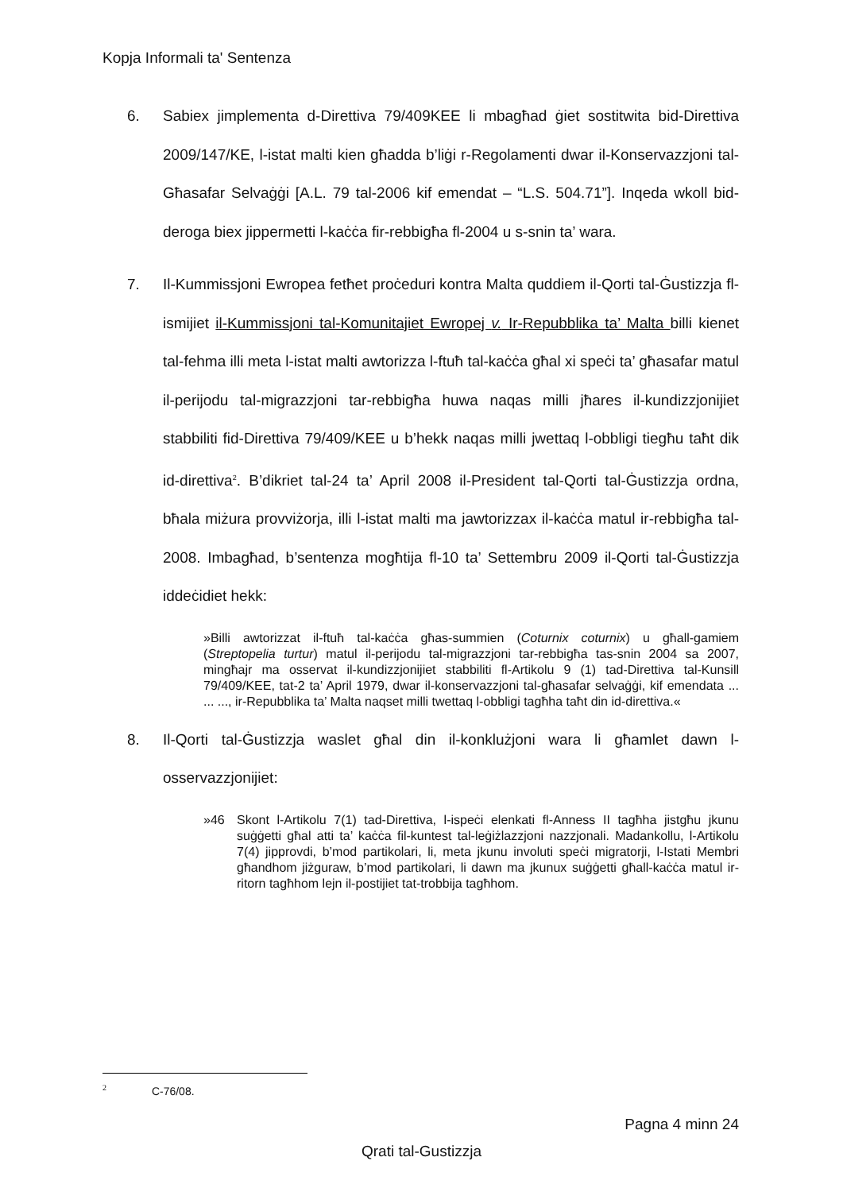Kopja Informali ta' Sentenza
6. Sabiex jimplementa d-Direttiva 79/409KEE li mbagħad ġiet sostitwita bid-Direttiva 2009/147/KE, l-istat malti kien għadda b’liġi r-Regolamenti dwar il-Konservazzjoni tal-Għasafar Selvaġġi [A.L. 79 tal-2006 kif emendat – “L.S. 504.71”]. Inqeda wkoll bid-deroga biex jippermetti l-kaċċa fir-rebbigħa fl-2004 u s-snin ta’ wara.
7. Il-Kummissjoni Ewropea fetħet proċeduri kontra Malta quddiem il-Qorti tal-Ġustizzja fl-ismijiet il-Kummissjoni tal-Komunitajiet Ewropej v. Ir-Repubblika ta’ Malta billi kienet tal-fehma illi meta l-istat malti awtorizza l-ftuħ tal-kaċċa għal xi speċi ta’ għasafar matul il-perijodu tal-migrazzjoni tar-rebbigħa huwa naqas milli jħares il-kundizzjonijiet stabbiliti fid-Direttiva 79/409/KEE u b’hekk naqas milli jwettaq l-obbligi tiegħu taħt dik id-direttiva<sup>2</sup>. B’dikriet tal-24 ta’ April 2008 il-President tal-Qorti tal-Ġustizzja ordna, bħala miżura provviżorja, illi l-istat malti ma jawtorizzax il-kaċċa matul ir-rebbigħa tal-2008. Imbagħad, b’sentenza mogħtija fl-10 ta’ Settembru 2009 il-Qorti tal-Ġustizzja iddeċidiet hekk:
»Billi awtorizzat il-ftuħ tal-kaċċa għas-summien (Coturnix coturnix) u għall-gamiem (Streptopelia turtur) matul il-perijodu tal-migrazzjoni tar-rebbigħa tas-snin 2004 sa 2007, mingħajr ma osservat il-kundizzjonijiet stabbiliti fl-Artikolu 9 (1) tad-Direttiva tal-Kunsill 79/409/KEE, tat-2 ta’ April 1979, dwar il-konservazzjoni tal-għasafar selvaġġi, kif emendata ... ... ..., ir-Repubblika ta’ Malta naqset milli twettaq l-obbligi tagħha taħt din id-direttiva.«
8. Il-Qorti tal-Ġustizzja waslet għal din il-konklużjoni wara li għamlet dawn l-osservazzjonijiet:
»46 Skont l-Artikolu 7(1) tad-Direttiva, l-ispeċi elenkati fl-Anness II tagħha jistgħu jkunu suġġetti għal atti ta’ kaċċa fil-kuntest tal-leġiżlazzjoni nazzjonali. Madankollu, l-Artikolu 7(4) jipprovdi, b’mod partikolari, li, meta jkunu involuti speċi migratorji, l-Istati Membri għandhom jiżguraw, b’mod partikolari, li dawn ma jkunux suġġetti għall-kaċċa matul ir-ritorn tagħhom lejn il-postijiet tat-trobbija tagħhom.
<sup>2</sup> C-76/08.
Pagna 4 minn 24
Qrati tal-Gustizzja